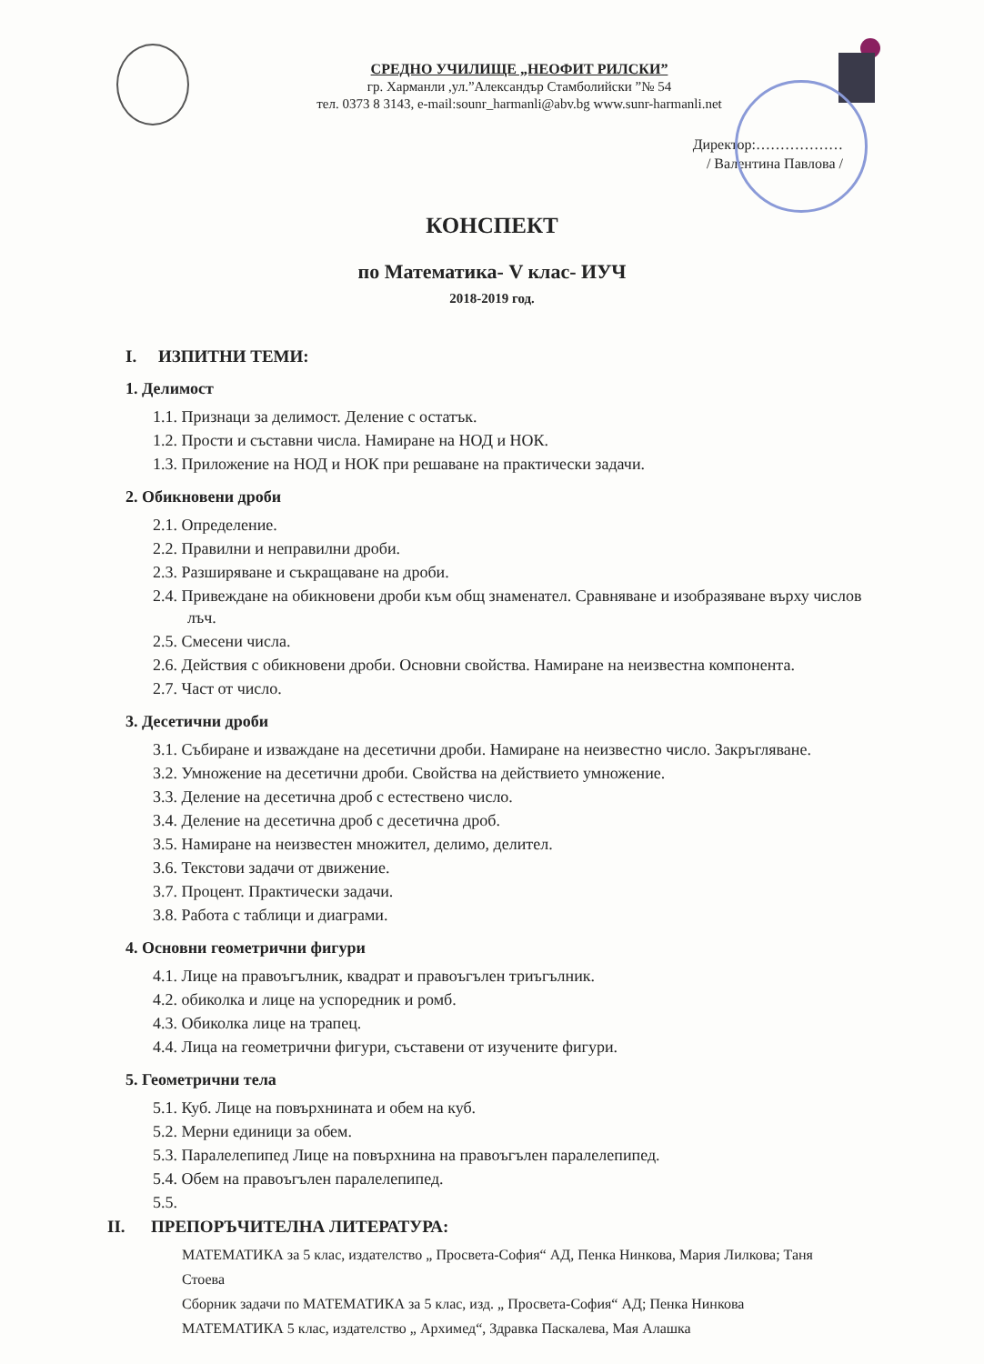СРЕДНО УЧИЛИЩЕ „НЕОФИТ РИЛСКИ”
гр. Харманли ,ул.”Александър Стамболийски ”№ 54
тел. 0373 8 3143, e-mail:sounr_harmanli@abv.bg www.sunr-harmanli.net
Директор:………………
/ Валентина Павлова /
КОНСПЕКТ
по Математика- V клас- ИУЧ
2018-2019 год.
I. ИЗПИТНИ ТЕМИ:
1. Делимост
1.1. Признаци за делимост. Деление с остатък.
1.2. Прости и съставни числа. Намиране на НОД и НОК.
1.3. Приложение на НОД и НОК при решаване на практически задачи.
2. Обикновени дроби
2.1. Определение.
2.2. Правилни и неправилни дроби.
2.3. Разширяване и съкращаване на дроби.
2.4. Привеждане на обикновени дроби към общ знаменател. Сравняване и изобразяване върху числов лъч.
2.5. Смесени числа.
2.6. Действия с обикновени дроби. Основни свойства. Намиране на неизвестна компонента.
2.7. Част от число.
3. Десетични дроби
3.1. Събиране и изваждане на десетични дроби. Намиране на неизвестно число. Закръгляване.
3.2. Умножение на десетични дроби. Свойства на действието умножение.
3.3. Деление на десетична дроб с естествено число.
3.4. Деление на десетична дроб с десетична дроб.
3.5. Намиране на неизвестен множител, делимо, делител.
3.6. Текстови задачи от движение.
3.7. Процент. Практически задачи.
3.8. Работа с таблици и диаграми.
4. Основни геометрични фигури
4.1. Лице на правоъгълник, квадрат и правоъгълен триъгълник.
4.2. обиколка и лице на успоредник и ромб.
4.3. Обиколка лице на трапец.
4.4. Лица на геометрични фигури, съставени от изучените фигури.
5. Геометрични тела
5.1. Куб. Лице на повърхнината и обем на куб.
5.2. Мерни единици за обем.
5.3. Паралелепипед Лице на повърхнина на правоъгълен паралелепипед.
5.4. Обем на правоъгълен паралелепипед.
5.5.
II. ПРЕПОРЪЧИТЕЛНА ЛИТЕРАТУРА:
МАТЕМАТИКА за 5 клас, издателство „ Просвета-София“ АД, Пенка Нинкова, Мария Лилкова; Таня Стоева
Сборник задачи по МАТЕМАТИКА за 5 клас, изд. „ Просвета-София“ АД; Пенка Нинкова
МАТЕМАТИКА 5 клас, издателство „ Архимед“, Здравка Паскалева, Мая Алашка